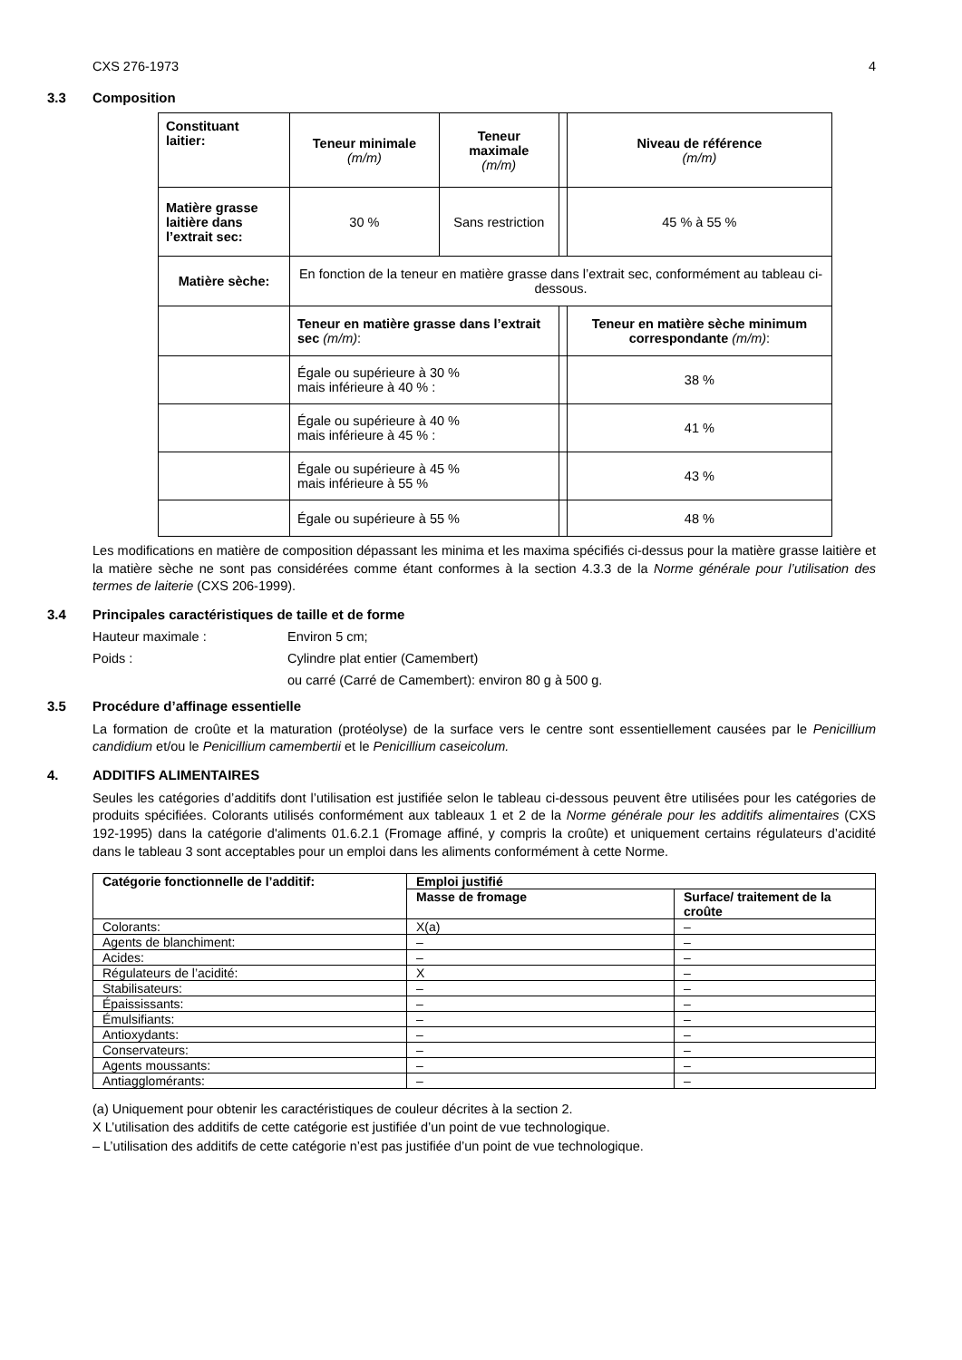CXS 276-1973 4
3.3 Composition
| Constituant laitier: | Teneur minimale (m/m) | Teneur maximale (m/m) | | Niveau de référence (m/m) |
| Matière grasse laitière dans l’extrait sec: | 30 % | Sans restriction | | 45 % à 55 % |
| Matière sèche: | En fonction de la teneur en matière grasse dans l’extrait sec, conformément au tableau ci-dessous. | | | |
| | Teneur en matière grasse dans l’extrait sec (m/m) : | | | Teneur en matière sèche minimum correspondante (m/m) : |
| | Égale ou supérieure à 30 % mais inférieure à 40 % : | | | 38 % |
| | Égale ou supérieure à 40 % mais inférieure à 45 % : | | | 41 % |
| | Égale ou supérieure à 45 % mais inférieure à 55 % | | | 43 % |
| | Égale ou supérieure à 55 % | | | 48 % |
Les modifications en matière de composition dépassant les minima et les maxima spécifiés ci-dessus pour la matière grasse laitière et la matière sèche ne sont pas considérées comme étant conformes à la section 4.3.3 de la Norme générale pour l’utilisation des termes de laiterie (CXS 206-1999).
3.4 Principales caractéristiques de taille et de forme
Hauteur maximale : Environ 5 cm;
Poids : Cylindre plat entier (Camembert)
ou carré (Carré de Camembert): environ 80 g à 500 g.
3.5 Procédure d’affinage essentielle
La formation de croûte et la maturation (protéolyse) de la surface vers le centre sont essentiellement causées par le Penicillium candidium et/ou le Penicillium camembertii et le Penicillium caseicolum.
4. ADDITIFS ALIMENTAIRES
Seules les catégories d’additifs dont l’utilisation est justifiée selon le tableau ci-dessous peuvent être utilisées pour les catégories de produits spécifiées. Colorants utilisés conformément aux tableaux 1 et 2 de la Norme générale pour les additifs alimentaires (CXS 192-1995) dans la catégorie d'aliments 01.6.2.1 (Fromage affiné, y compris la croûte) et uniquement certains régulateurs d’acidité dans le tableau 3 sont acceptables pour un emploi dans les aliments conformément à cette Norme.
| Catégorie fonctionnelle de l’additif: | Emploi justifié | |
| --- | --- | --- |
| | Masse de fromage | Surface/ traitement de la croûte |
| Colorants: | X(a) | – |
| Agents de blanchiment: | – | – |
| Acides: | – | – |
| Régulateurs de l’acidité: | X | – |
| Stabilisateurs: | – | – |
| Épaississants: | – | – |
| Émulsifiants: | – | – |
| Antioxydants: | – | – |
| Conservateurs: | – | – |
| Agents moussants: | – | – |
| Antiagglomérants: | – | – |
(a) Uniquement pour obtenir les caractéristiques de couleur décrites à la section 2.
X L’utilisation des additifs de cette catégorie est justifiée d’un point de vue technologique.
– L’utilisation des additifs de cette catégorie n’est pas justifiée d’un point de vue technologique.